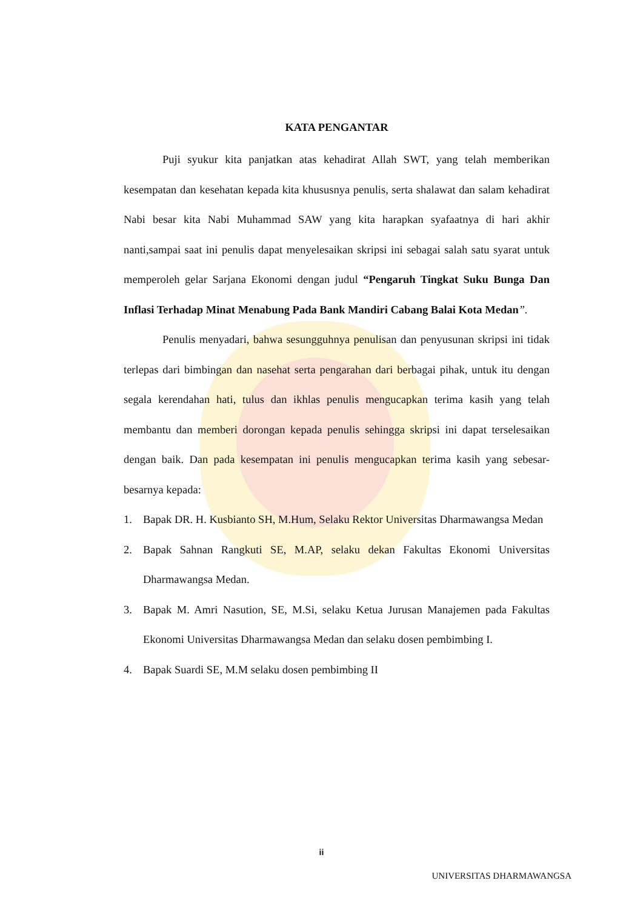KATA PENGANTAR
Puji syukur kita panjatkan atas kehadirat Allah SWT, yang telah memberikan kesempatan dan kesehatan kepada kita khususnya penulis, serta shalawat dan salam kehadirat Nabi besar kita Nabi Muhammad SAW yang kita harapkan syafaatnya di hari akhir nanti,sampai saat ini penulis dapat menyelesaikan skripsi ini sebagai salah satu syarat untuk memperoleh gelar Sarjana Ekonomi dengan judul “Pengaruh Tingkat Suku Bunga Dan Inflasi Terhadap Minat Menabung Pada Bank Mandiri Cabang Balai Kota Medan”.
Penulis menyadari, bahwa sesungguhnya penulisan dan penyusunan skripsi ini tidak terlepas dari bimbingan dan nasehat serta pengarahan dari berbagai pihak, untuk itu dengan segala kerendahan hati, tulus dan ikhlas penulis mengucapkan terima kasih yang telah membantu dan memberi dorongan kepada penulis sehingga skripsi ini dapat terselesaikan dengan baik. Dan pada kesempatan ini penulis mengucapkan terima kasih yang sebesar-besarnya kepada:
1. Bapak DR. H. Kusbianto SH, M.Hum, Selaku Rektor Universitas Dharmawangsa Medan
2. Bapak Sahnan Rangkuti SE, M.AP, selaku dekan Fakultas Ekonomi Universitas Dharmawangsa Medan.
3. Bapak M. Amri Nasution, SE, M.Si, selaku Ketua Jurusan Manajemen pada Fakultas Ekonomi Universitas Dharmawangsa Medan dan selaku dosen pembimbing I.
4. Bapak Suardi SE, M.M selaku dosen pembimbing II
ii
UNIVERSITAS DHARMAWANGSA